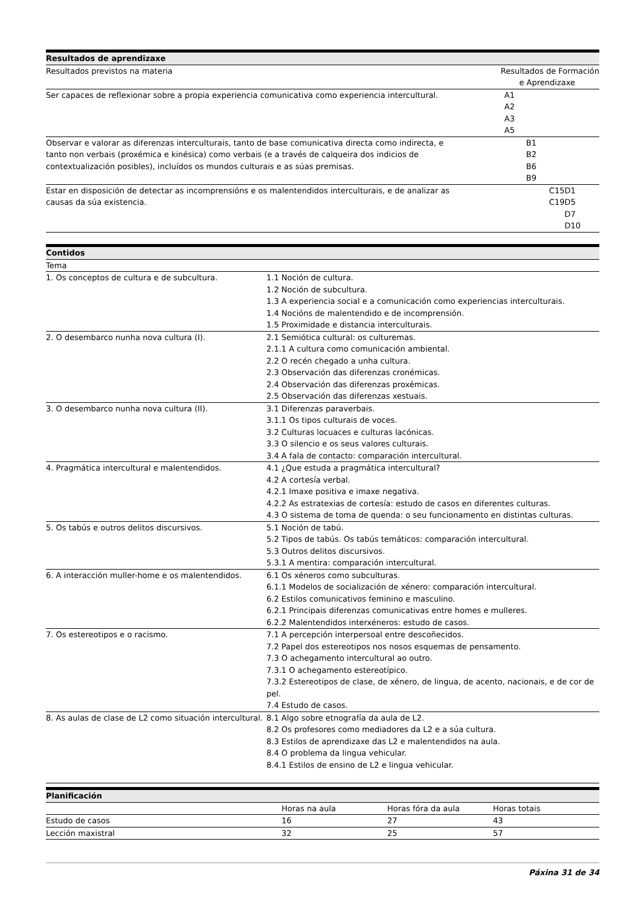| Resultados de aprendizaxe | | |
| --- | --- | --- |
| Resultados previstos na materia | Resultados de Formación e Aprendizaxe | |
| Ser capaces de reflexionar sobre a propia experiencia comunicativa como experiencia intercultural. | A1 A2 A3 A5 | |
| Observar e valorar as diferenzas interculturais, tanto de base comunicativa directa como indirecta, e tanto non verbais (proxémica e kinésica) como verbais (e a través de calqueira dos indicios de contextualización posibles), incluídos os mundos culturais e as súas premisas. | B1 B2 B6 B9 | |
| Estar en disposición de detectar as incomprensións e os malentendidos interculturais, e de analizar as causas da súa existencia. | C15 C19 | D1 D5 D7 D10 |
| Contidos | |
| --- | --- |
| Tema | |
| 1. Os conceptos de cultura e de subcultura. | 1.1 Noción de cultura. 1.2 Noción de subcultura. 1.3 A experiencia social e a comunicación como experiencias interculturais. 1.4 Nocións de malentendido e de incomprensión. 1.5 Proximidade e distancia interculturais. |
| 2. O desembarco nunha nova cultura (I). | 2.1 Semiótica cultural: os culturemas. 2.1.1 A cultura como comunicación ambiental. 2.2 O recén chegado a unha cultura. 2.3 Observación das diferenzas cronémicas. 2.4 Observación das diferenzas proxémicas. 2.5 Observación das diferenzas xestuais. |
| 3. O desembarco nunha nova cultura (II). | 3.1 Diferenzas paraverbais. 3.1.1 Os tipos culturais de voces. 3.2 Culturas locuaces e culturas lacónicas. 3.3 O silencio e os seus valores culturais. 3.4 A fala de contacto: comparación intercultural. |
| 4. Pragmática intercultural e malentendidos. | 4.1 ¿Que estuda a pragmática intercultural? 4.2 A cortesía verbal. 4.2.1 Imaxe positiva e imaxe negativa. 4.2.2 As estratexias de cortesía: estudo de casos en diferentes culturas. 4.3 O sistema de toma de quenda: o seu funcionamento en distintas culturas. |
| 5. Os tabús e outros delitos discursivos. | 5.1 Noción de tabú. 5.2 Tipos de tabús. Os tabús temáticos: comparación intercultural. 5.3 Outros delitos discursivos. 5.3.1 A mentira: comparación intercultural. |
| 6. A interacción muller-home e os malentendidos. | 6.1 Os xéneros como subculturas. 6.1.1 Modelos de socialización de xénero: comparación intercultural. 6.2 Estilos comunicativos feminino e masculino. 6.2.1 Principais diferenzas comunicativas entre homes e mulleres. 6.2.2 Malentendidos interxéneros: estudo de casos. |
| 7. Os estereotipos e o racismo. | 7.1 A percepción interpersoal entre descoñecidos. 7.2 Papel dos estereotipos nos nosos esquemas de pensamento. 7.3 O achegamento intercultural ao outro. 7.3.1 O achegamento estereotípico. 7.3.2 Estereotipos de clase, de xénero, de lingua, de acento, nacionais, e de cor de pel. 7.4 Estudo de casos. |
| 8. As aulas de clase de L2 como situación intercultural. | 8.1 Algo sobre etnografía da aula de L2. 8.2 Os profesores como mediadores da L2 e a súa cultura. 8.3 Estilos de aprendizaxe das L2 e malentendidos na aula. 8.4 O problema da lingua vehicular. 8.4.1 Estilos de ensino de L2 e lingua vehicular. |
| Planificación | | | |
| --- | --- | --- | --- |
| | Horas na aula | Horas fóra da aula | Horas totais |
| Estudo de casos | 16 | 27 | 43 |
| Lección maxistral | 32 | 25 | 57 |
Páxina 31 de 34